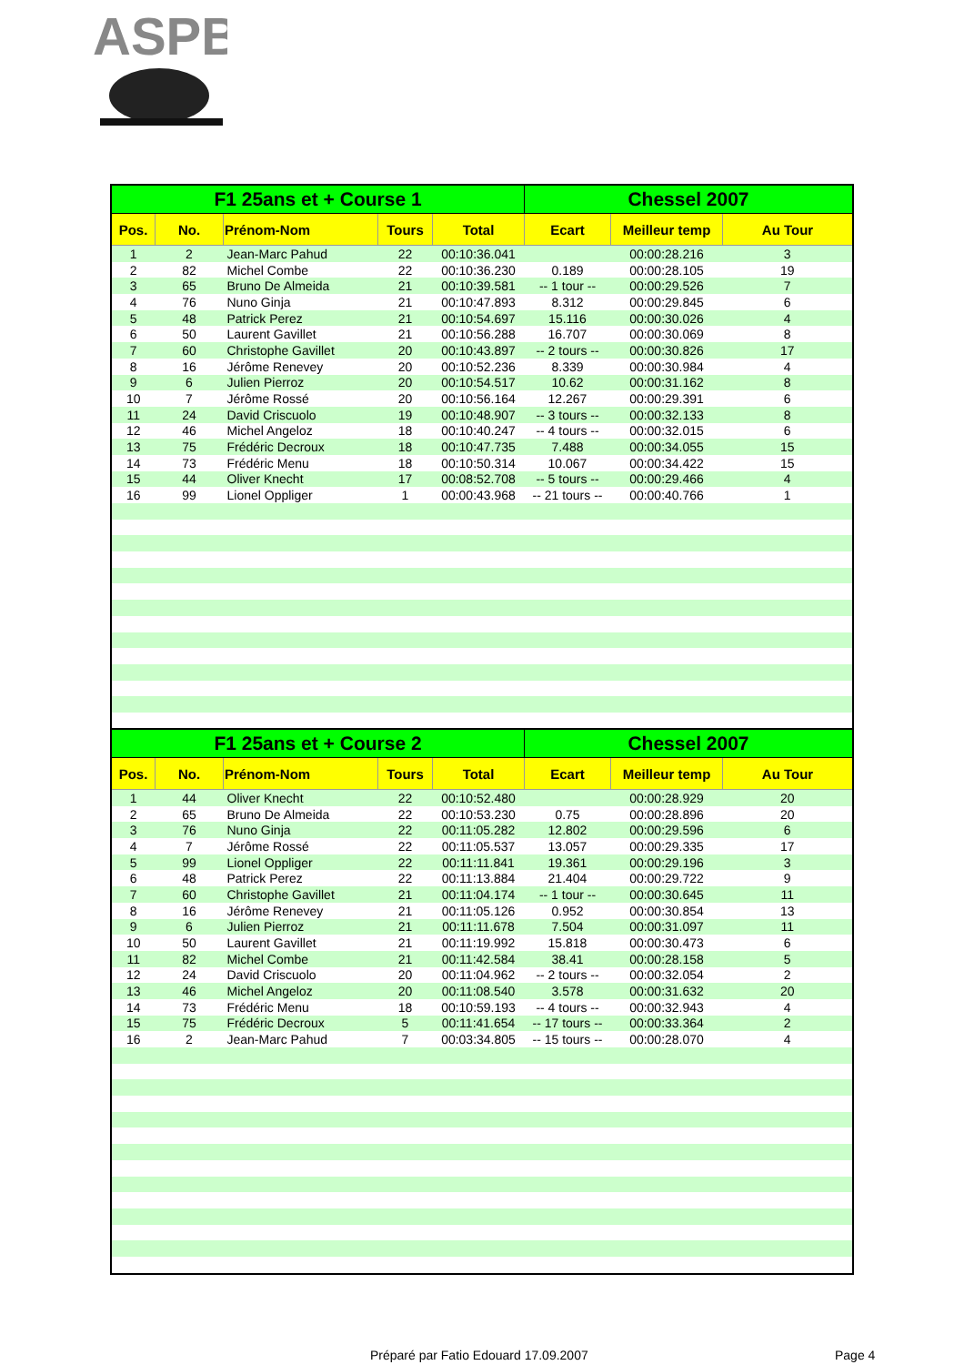ASPB
| F1 25ans et + Course 1 | | | | | Chessel 2007 | | |
| --- | --- | --- | --- | --- | --- | --- | --- |
| Pos. | No. | Prénom-Nom | Tours | Total | Ecart | Meilleur temp | Au Tour |
| 1 | 2 | Jean-Marc Pahud | 22 | 00:10:36.041 | | 00:00:28.216 | 3 |
| 2 | 82 | Michel Combe | 22 | 00:10:36.230 | 0.189 | 00:00:28.105 | 19 |
| 3 | 65 | Bruno De Almeida | 21 | 00:10:39.581 | -- 1 tour -- | 00:00:29.526 | 7 |
| 4 | 76 | Nuno Ginja | 21 | 00:10:47.893 | 8.312 | 00:00:29.845 | 6 |
| 5 | 48 | Patrick Perez | 21 | 00:10:54.697 | 15.116 | 00:00:30.026 | 4 |
| 6 | 50 | Laurent Gavillet | 21 | 00:10:56.288 | 16.707 | 00:00:30.069 | 8 |
| 7 | 60 | Christophe Gavillet | 20 | 00:10:43.897 | -- 2 tours -- | 00:00:30.826 | 17 |
| 8 | 16 | Jérôme Renevey | 20 | 00:10:52.236 | 8.339 | 00:00:30.984 | 4 |
| 9 | 6 | Julien Pierroz | 20 | 00:10:54.517 | 10.62 | 00:00:31.162 | 8 |
| 10 | 7 | Jérôme Rossé | 20 | 00:10:56.164 | 12.267 | 00:00:29.391 | 6 |
| 11 | 24 | David Criscuolo | 19 | 00:10:48.907 | -- 3 tours -- | 00:00:32.133 | 8 |
| 12 | 46 | Michel Angeloz | 18 | 00:10:40.247 | -- 4 tours -- | 00:00:32.015 | 6 |
| 13 | 75 | Frédéric Decroux | 18 | 00:10:47.735 | 7.488 | 00:00:34.055 | 15 |
| 14 | 73 | Frédéric Menu | 18 | 00:10:50.314 | 10.067 | 00:00:34.422 | 15 |
| 15 | 44 | Oliver Knecht | 17 | 00:08:52.708 | -- 5 tours -- | 00:00:29.466 | 4 |
| 16 | 99 | Lionel Oppliger | 1 | 00:00:43.968 | -- 21 tours -- | 00:00:40.766 | 1 |
| F1 25ans et + Course 2 | | | | | Chessel 2007 | | |
| --- | --- | --- | --- | --- | --- | --- | --- |
| Pos. | No. | Prénom-Nom | Tours | Total | Ecart | Meilleur temp | Au Tour |
| 1 | 44 | Oliver Knecht | 22 | 00:10:52.480 | | 00:00:28.929 | 20 |
| 2 | 65 | Bruno De Almeida | 22 | 00:10:53.230 | 0.75 | 00:00:28.896 | 20 |
| 3 | 76 | Nuno Ginja | 22 | 00:11:05.282 | 12.802 | 00:00:29.596 | 6 |
| 4 | 7 | Jérôme Rossé | 22 | 00:11:05.537 | 13.057 | 00:00:29.335 | 17 |
| 5 | 99 | Lionel Oppliger | 22 | 00:11:11.841 | 19.361 | 00:00:29.196 | 3 |
| 6 | 48 | Patrick Perez | 22 | 00:11:13.884 | 21.404 | 00:00:29.722 | 9 |
| 7 | 60 | Christophe Gavillet | 21 | 00:11:04.174 | -- 1 tour -- | 00:00:30.645 | 11 |
| 8 | 16 | Jérôme Renevey | 21 | 00:11:05.126 | 0.952 | 00:00:30.854 | 13 |
| 9 | 6 | Julien Pierroz | 21 | 00:11:11.678 | 7.504 | 00:00:31.097 | 11 |
| 10 | 50 | Laurent Gavillet | 21 | 00:11:19.992 | 15.818 | 00:00:30.473 | 6 |
| 11 | 82 | Michel Combe | 21 | 00:11:42.584 | 38.41 | 00:00:28.158 | 5 |
| 12 | 24 | David Criscuolo | 20 | 00:11:04.962 | -- 2 tours -- | 00:00:32.054 | 2 |
| 13 | 46 | Michel Angeloz | 20 | 00:11:08.540 | 3.578 | 00:00:31.632 | 20 |
| 14 | 73 | Frédéric Menu | 18 | 00:10:59.193 | -- 4 tours -- | 00:00:32.943 | 4 |
| 15 | 75 | Frédéric Decroux | 5 | 00:11:41.654 | -- 17 tours -- | 00:00:33.364 | 2 |
| 16 | 2 | Jean-Marc Pahud | 7 | 00:03:34.805 | -- 15 tours -- | 00:00:28.070 | 4 |
Préparé par Fatio Edouard 17.09.2007
Page 4